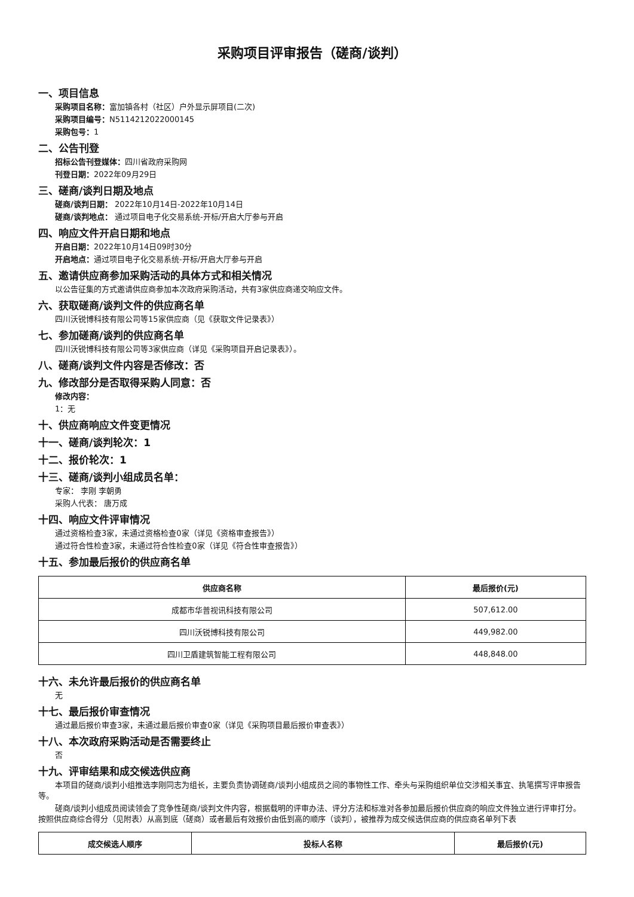采购项目评审报告（磋商/谈判）
一、项目信息
采购项目名称：富加镇各村（社区）户外显示屏项目(二次)
采购项目编号：N5114212022000145
采购包号：1
二、公告刊登
招标公告刊登媒体：四川省政府采购网
刊登日期：2022年09月29日
三、磋商/谈判日期及地点
磋商/谈判日期： 2022年10月14日-2022年10月14日
磋商/谈判地点： 通过项目电子化交易系统-开标/开启大厅参与开启
四、响应文件开启日期和地点
开启日期：2022年10月14日09时30分
开启地点：通过项目电子化交易系统-开标/开启大厅参与开启
五、邀请供应商参加采购活动的具体方式和相关情况
以公告征集的方式邀请供应商参加本次政府采购活动，共有3家供应商递交响应文件。
六、获取磋商/谈判文件的供应商名单
四川沃锐博科技有限公司等15家供应商（见《获取文件记录表》）
七、参加磋商/谈判的供应商名单
四川沃锐博科技有限公司等3家供应商（详见《采购项目开启记录表》）。
八、磋商/谈判文件内容是否修改：否
九、修改部分是否取得采购人同意：否
修改内容：
1：无
十、供应商响应文件变更情况
十一、磋商/谈判轮次：1
十二、报价轮次：1
十三、磋商/谈判小组成员名单：
专家： 李刚 李朝勇
采购人代表： 唐万成
十四、响应文件评审情况
通过资格检查3家，未通过资格检查0家（详见《资格审查报告》）
通过符合性检查3家，未通过符合性检查0家（详见《符合性审查报告》）
十五、参加最后报价的供应商名单
| 供应商名称 | 最后报价(元) |
| --- | --- |
| 成都市华普视讯科技有限公司 | 507,612.00 |
| 四川沃锐博科技有限公司 | 449,982.00 |
| 四川卫盾建筑智能工程有限公司 | 448,848.00 |
十六、未允许最后报价的供应商名单
无
十七、最后报价审查情况
通过最后报价审查3家，未通过最后报价审查0家（详见《采购项目最后报价审查表》）
十八、本次政府采购活动是否需要终止
否
十九、评审结果和成交候选供应商
本项目的磋商/谈判小组推选李刚同志为组长，主要负责协调磋商/谈判小组成员之间的事物性工作、牵头与采购组织单位交涉相关事宜、执笔撰写评审报告等。
磋商/谈判小组成员阅读领会了竞争性磋商/谈判文件内容，根据载明的评审办法、评分方法和标准对各参加最后报价供应商的响应文件独立进行评审打分。按照供应商综合得分（见附表）从高到底（磋商）或者最后有效报价由低到高的顺序（谈判），被推荐为成交候选供应商的供应商名单列下表
| 成交候选人顺序 | 投标人名称 | 最后报价(元) |
| --- | --- | --- |